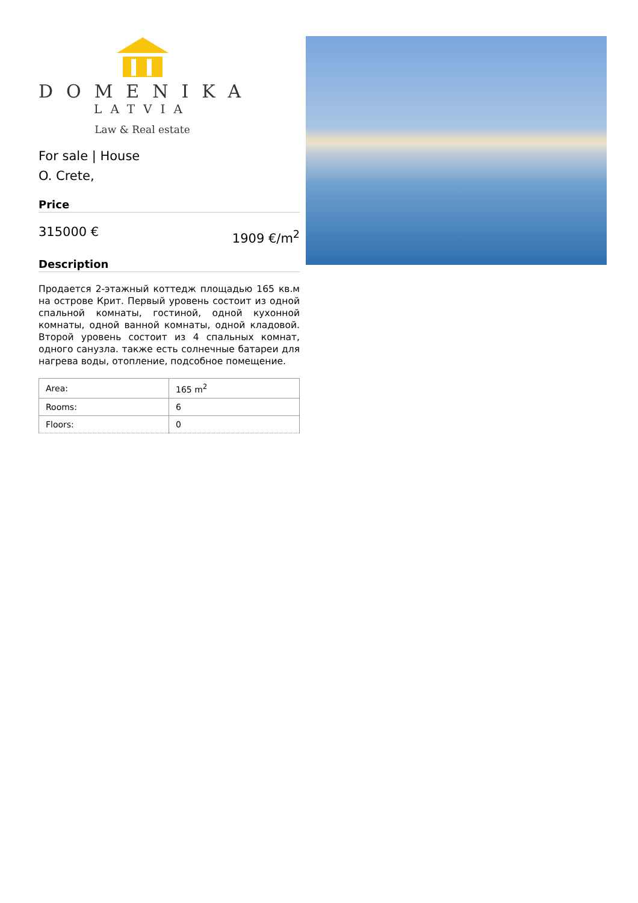DOMENIKA
LATVIA
Law & Real estate
For sale | House
O. Crete,
Price
315000 € 1909 €/m<sup>2</sup>
Description
Продается 2-этажный коттедж площадью 165 кв.м на острове Крит. Первый уровень состоит из одной спальной комнаты, гостиной, одной кухонной комнаты, одной ванной комнаты, одной кладовой. Второй уровень состоит из 4 спальных комнат, одного санузла. также есть солнечные батареи для нагрева воды, отопление, подсобное помещение.
| Area: | 165 m<sup>2</sup> |
| Rooms: | 6 |
| Floors: | 0 |